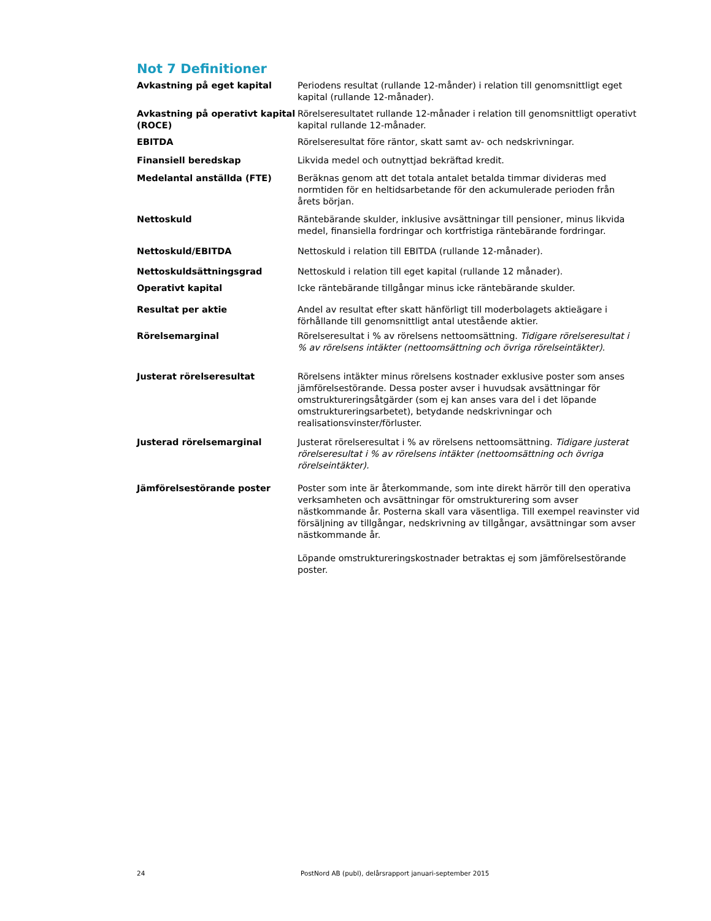Not 7 Definitioner
Avkastning på eget kapital Periodens resultat (rullande 12-månder) i relation till genomsnittligt eget kapital (rullande 12-månader).
Avkastning på operativt kapital (ROCE)
Rörelseresultatet rullande 12-månader i relation till genomsnittligt operativt kapital rullande 12-månader.
EBITDA Rörelseresultat före räntor, skatt samt av- och nedskrivningar.
Finansiell beredskap Likvida medel och outnyttjad bekräftad kredit.
Medelantal anställda (FTE) Beräknas genom att det totala antalet betalda timmar divideras med normtiden för en heltidsarbetande för den ackumulerade perioden från årets början.
Nettoskuld Räntebärande skulder, inklusive avsättningar till pensioner, minus likvida medel, finansiella fordringar och kortfristiga räntebärande fordringar.
Nettoskuld/EBITDA Nettoskuld i relation till EBITDA (rullande 12-månader).
Nettoskuldsättningsgrad Nettoskuld i relation till eget kapital (rullande 12 månader).
Operativt kapital Icke räntebärande tillgångar minus icke räntebärande skulder.
Resultat per aktie Andel av resultat efter skatt hänförligt till moderbolagets aktieägare i förhållande till genomsnittligt antal utestående aktier.
Rörelsemarginal Rörelseresultat i % av rörelsens nettoomsättning. Tidigare rörelseresultat i % av rörelsens intäkter (nettoomsättning och övriga rörelseintäkter).
Justerat rörelseresultat Rörelsens intäkter minus rörelsens kostnader exklusive poster som anses jämförelsestörande. Dessa poster avser i huvudsak avsättningar för omstruktureringsåtgärder (som ej kan anses vara del i det löpande omstruktureringsarbetet), betydande nedskrivningar och realisationsvinster/förluster.
Justerad rörelsemarginal Justerat rörelseresultat i % av rörelsens nettoomsättning. Tidigare justerat rörelseresultat i % av rörelsens intäkter (nettoomsättning och övriga rörelseintäkter).
Jämförelsestörande poster Poster som inte är återkommande, som inte direkt härrör till den operativa verksamheten och avsättningar för omstrukturering som avser nästkommande år. Posterna skall vara väsentliga. Till exempel reavinster vid försäljning av tillgångar, nedskrivning av tillgångar, avsättningar som avser nästkommande år.
Löpande omstruktureringskostnader betraktas ej som jämförelsestörande poster.
24 PostNord AB (publ), delårsrapport januari-september 2015